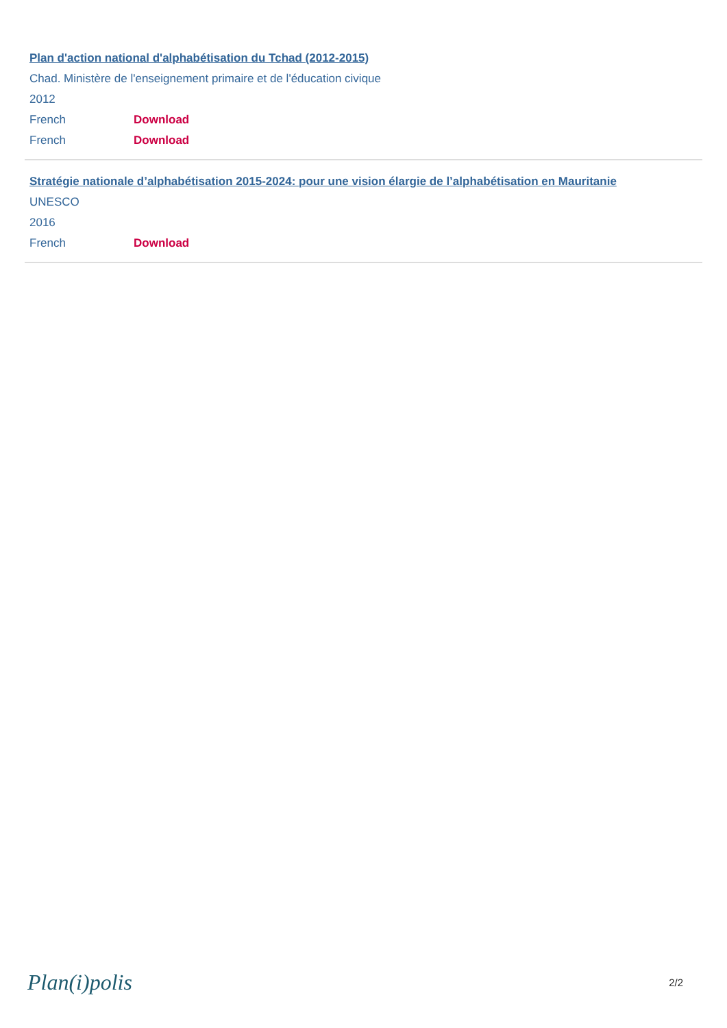Plan d'action national d'alphabétisation du Tchad (2012-2015)
Chad. Ministère de l'enseignement primaire et de l'éducation civique
2012
French Download
French Download
Stratégie nationale d’alphabétisation 2015-2024: pour une vision élargie de l’alphabétisation en Mauritanie
UNESCO
2016
French Download
Plan(i)polis 2/2